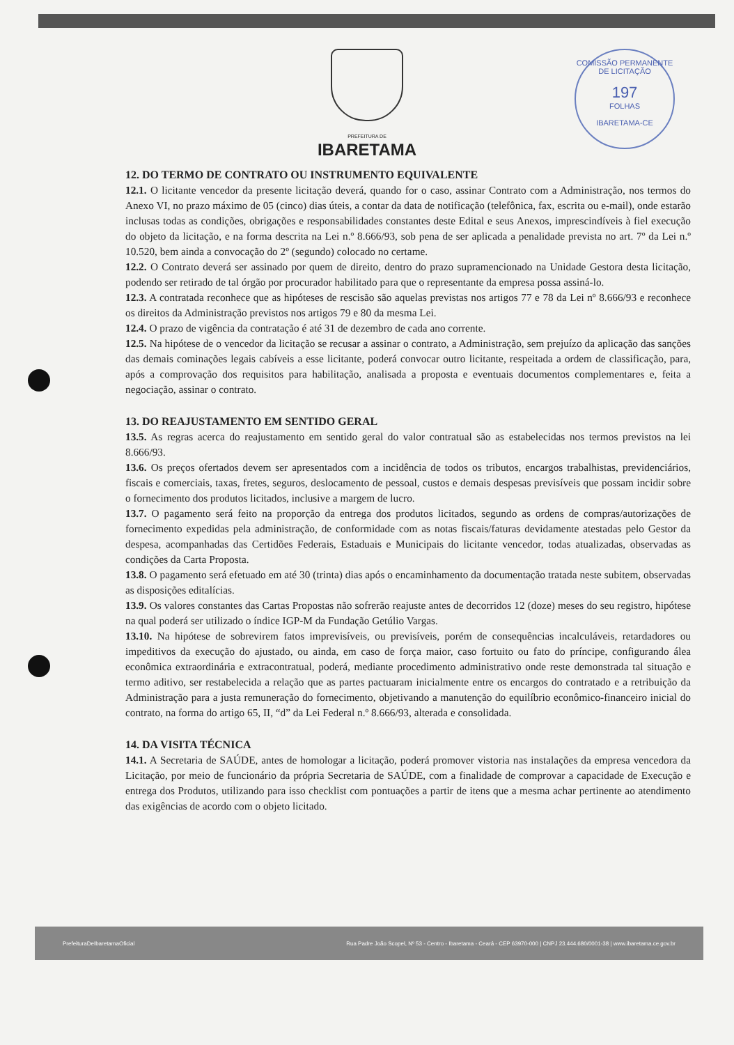COMISSÃO PERMANENTE DE LICITAÇÃO
197
FOLHAS
IBARETAMA-CE
PREFEITURA DE
IBARETAMA
12. DO TERMO DE CONTRATO OU INSTRUMENTO EQUIVALENTE
12.1. O licitante vencedor da presente licitação deverá, quando for o caso, assinar Contrato com a Administração, nos termos do Anexo VI, no prazo máximo de 05 (cinco) dias úteis, a contar da data de notificação (telefônica, fax, escrita ou e-mail), onde estarão inclusas todas as condições, obrigações e responsabilidades constantes deste Edital e seus Anexos, imprescindíveis à fiel execução do objeto da licitação, e na forma descrita na Lei n.º 8.666/93, sob pena de ser aplicada a penalidade prevista no art. 7º da Lei n.º 10.520, bem ainda a convocação do 2º (segundo) colocado no certame.
12.2. O Contrato deverá ser assinado por quem de direito, dentro do prazo supramencionado na Unidade Gestora desta licitação, podendo ser retirado de tal órgão por procurador habilitado para que o representante da empresa possa assiná-lo.
12.3. A contratada reconhece que as hipóteses de rescisão são aquelas previstas nos artigos 77 e 78 da Lei nº 8.666/93 e reconhece os direitos da Administração previstos nos artigos 79 e 80 da mesma Lei.
12.4. O prazo de vigência da contratação é até 31 de dezembro de cada ano corrente.
12.5. Na hipótese de o vencedor da licitação se recusar a assinar o contrato, a Administração, sem prejuízo da aplicação das sanções das demais cominações legais cabíveis a esse licitante, poderá convocar outro licitante, respeitada a ordem de classificação, para, após a comprovação dos requisitos para habilitação, analisada a proposta e eventuais documentos complementares e, feita a negociação, assinar o contrato.
13. DO REAJUSTAMENTO EM SENTIDO GERAL
13.5. As regras acerca do reajustamento em sentido geral do valor contratual são as estabelecidas nos termos previstos na lei 8.666/93.
13.6. Os preços ofertados devem ser apresentados com a incidência de todos os tributos, encargos trabalhistas, previdenciários, fiscais e comerciais, taxas, fretes, seguros, deslocamento de pessoal, custos e demais despesas previsíveis que possam incidir sobre o fornecimento dos produtos licitados, inclusive a margem de lucro.
13.7. O pagamento será feito na proporção da entrega dos produtos licitados, segundo as ordens de compras/autorizações de fornecimento expedidas pela administração, de conformidade com as notas fiscais/faturas devidamente atestadas pelo Gestor da despesa, acompanhadas das Certidões Federais, Estaduais e Municipais do licitante vencedor, todas atualizadas, observadas as condições da Carta Proposta.
13.8. O pagamento será efetuado em até 30 (trinta) dias após o encaminhamento da documentação tratada neste subitem, observadas as disposições editalícias.
13.9. Os valores constantes das Cartas Propostas não sofrerão reajuste antes de decorridos 12 (doze) meses do seu registro, hipótese na qual poderá ser utilizado o índice IGP-M da Fundação Getúlio Vargas.
13.10. Na hipótese de sobrevirem fatos imprevisíveis, ou previsíveis, porém de consequências incalculáveis, retardadores ou impeditivos da execução do ajustado, ou ainda, em caso de força maior, caso fortuito ou fato do príncipe, configurando álea econômica extraordinária e extracontratual, poderá, mediante procedimento administrativo onde reste demonstrada tal situação e termo aditivo, ser restabelecida a relação que as partes pactuaram inicialmente entre os encargos do contratado e a retribuição da Administração para a justa remuneração do fornecimento, objetivando a manutenção do equilíbrio econômico-financeiro inicial do contrato, na forma do artigo 65, II, “d” da Lei Federal n.º 8.666/93, alterada e consolidada.
14. DA VISITA TÉCNICA
14.1. A Secretaria de SAÚDE, antes de homologar a licitação, poderá promover vistoria nas instalações da empresa vencedora da Licitação, por meio de funcionário da própria Secretaria de SAÚDE, com a finalidade de comprovar a capacidade de Execução e entrega dos Produtos, utilizando para isso checklist com pontuações a partir de itens que a mesma achar pertinente ao atendimento das exigências de acordo com o objeto licitado.
PrefeituraDeIbaretamaOficial Rua Padre João Scopel, Nº 53 - Centro - Ibaretama - Ceará - CEP 63970-000 | CNPJ 23.444.680/0001-38 | www.ibaretama.ce.gov.br